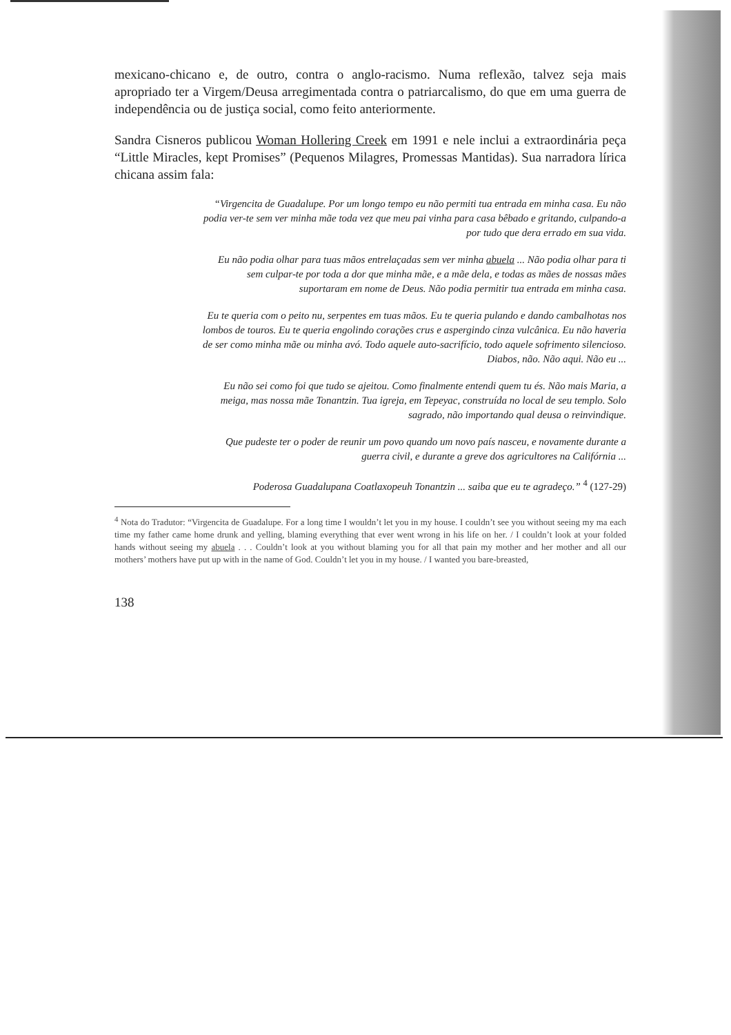mexicano-chicano e, de outro, contra o anglo-racismo. Numa reflexão, talvez seja mais apropriado ter a Virgem/Deusa arregimentada contra o patriarcalismo, do que em uma guerra de independência ou de justiça social, como feito anteriormente.
Sandra Cisneros publicou Woman Hollering Creek em 1991 e nele inclui a extraordinária peça “Little Miracles, kept Promises” (Pequenos Milagres, Promessas Mantidas). Sua narradora lírica chicana assim fala:
“Virgencita de Guadalupe. Por um longo tempo eu não permiti tua entrada em minha casa. Eu não podia ver-te sem ver minha mãe toda vez que meu pai vinha para casa bêbado e gritando, culpando-a por tudo que dera errado em sua vida.
Eu não podia olhar para tuas mãos entrelaçadas sem ver minha abuela ... Não podia olhar para ti sem culpar-te por toda a dor que minha mãe, e a mãe dela, e todas as mães de nossas mães suportaram em nome de Deus. Não podia permitir tua entrada em minha casa.
Eu te queria com o peito nu, serpentes em tuas mãos. Eu te queria pulando e dando cambalhotas nos lombos de touros. Eu te queria engolindo corações crus e aspergindo cinza vulcânica. Eu não haveria de ser como minha mãe ou minha avó. Todo aquele auto-sacrifício, todo aquele sofrimento silencioso. Diabos, não. Não aqui. Não eu ...
Eu não sei como foi que tudo se ajeitou. Como finalmente entendi quem tu és. Não mais Maria, a meiga, mas nossa mãe Tonantzin. Tua igreja, em Tepeyac, construída no local de seu templo. Solo sagrado, não importando qual deusa o reinvindique.
Que pudeste ter o poder de reunir um povo quando um novo país nasceu, e novamente durante a guerra civil, e durante a greve dos agricultores na Califórnia ...
Poderosa Guadalupana Coatlaxopeuh Tonantzin ... saiba que eu te agradeço.” <sup>4</sup> (127-29)
<sup>4</sup> Nota do Tradutor: “Virgencita de Guadalupe. For a long time I wouldn’t let you in my house. I couldn’t see you without seeing my ma each time my father came home drunk and yelling, blaming everything that ever went wrong in his life on her. / I couldn’t look at your folded hands without seeing my abuela . . . Couldn’t look at you without blaming you for all that pain my mother and her mother and all our mothers’ mothers have put up with in the name of God. Couldn’t let you in my house. / I wanted you bare-breasted,
138